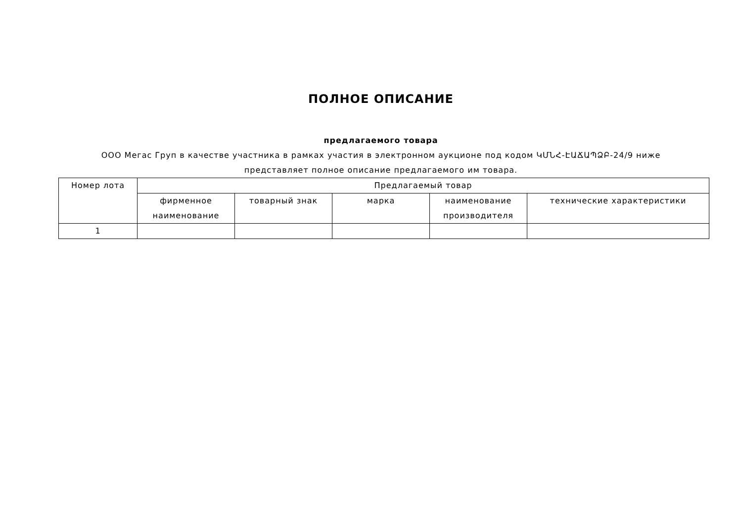ПОЛНОЕ ОПИСАНИЕ
предлагаемого товара
ООО Мегас Груп в качестве участника в рамках участия в электронном аукционе под кодом ԿՄՆՀ-ԷԱՃԱՊՁԲ-24/9 ниже
представляет полное описание предлагаемого им товара.
| Номер лота | Предлагаемый товар | | | | |
| --- | --- | --- | --- | --- | --- |
| | фирменное наименование | товарный знак | марка | наименование производителя | технические характеристики |
| 1 | | | | | |